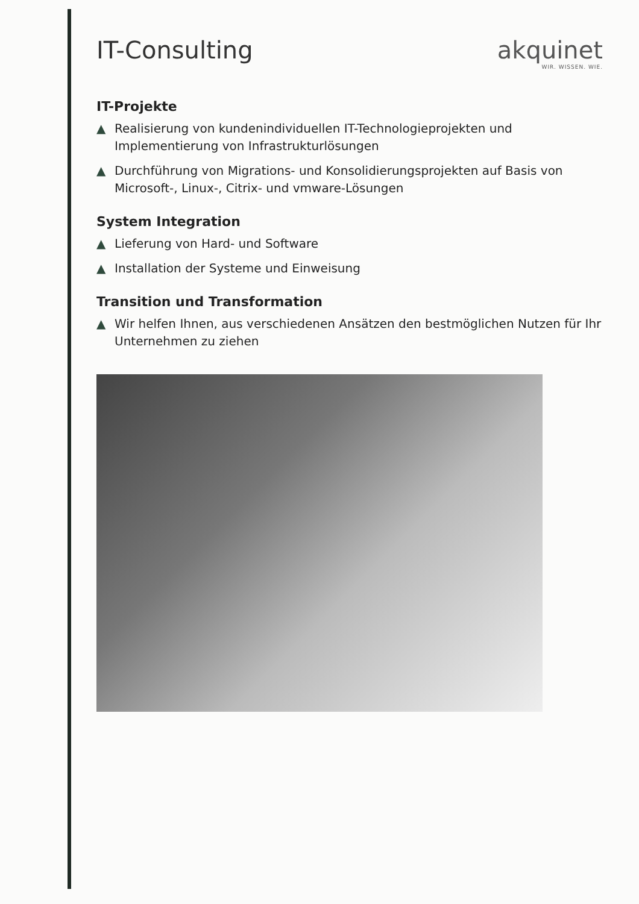IT-Consulting akquinet
WIR. WISSEN. WIE.
IT-Projekte
▲ Realisierung von kundenindividuellen IT-Technologieprojekten und Implementierung von Infrastrukturlösungen
▲ Durchführung von Migrations- und Konsolidierungsprojekten auf Basis von Microsoft-, Linux-, Citrix- und vmware-Lösungen
System Integration
▲ Lieferung von Hard- und Software
▲ Installation der Systeme und Einweisung
Transition und Transformation
▲ Wir helfen Ihnen, aus verschiedenen Ansätzen den bestmöglichen Nutzen für Ihr Unternehmen zu ziehen